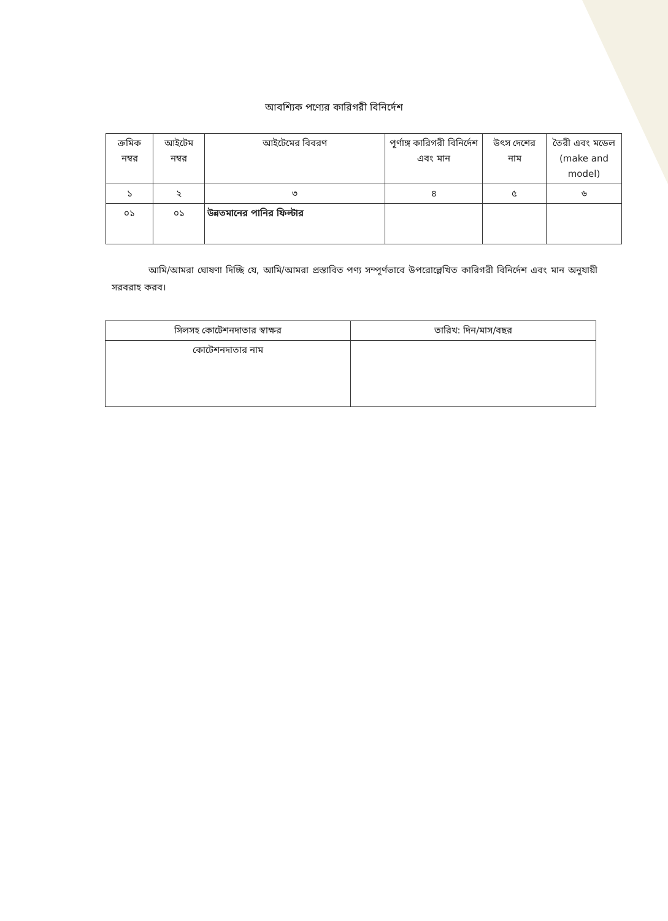আবশ্যিক পণ্যের কারিগরী বিনির্দেশ
| ক্রমিক নম্বর | আইটেম নম্বর | আইটেমের বিবরণ | পূর্ণাঙ্গ কারিগরী বিনির্দেশ এবং মান | উৎস দেশের নাম | তৈরী এবং মডেল (make and model) |
| --- | --- | --- | --- | --- | --- |
| ১ | ২ | ৩ | ৪ | ৫ | ৬ |
| ০১ | ০১ | উন্নতমানের পানির ফিল্টার | | | |
আমি/আমরা ঘোষণা দিচ্ছি যে, আমি/আমরা প্রস্তাবিত পণ্য সম্পূর্ণভাবে উপরোল্লেখিত কারিগরী বিনির্দেশ এবং মান অনুযায়ী সরবরাহ করব।
| সিলসহ কোটেশনদাতার স্বাক্ষর | তারিখ: দিন/মাস/বছর |
| --- | --- |
| কোটেশনদাতার নাম | |